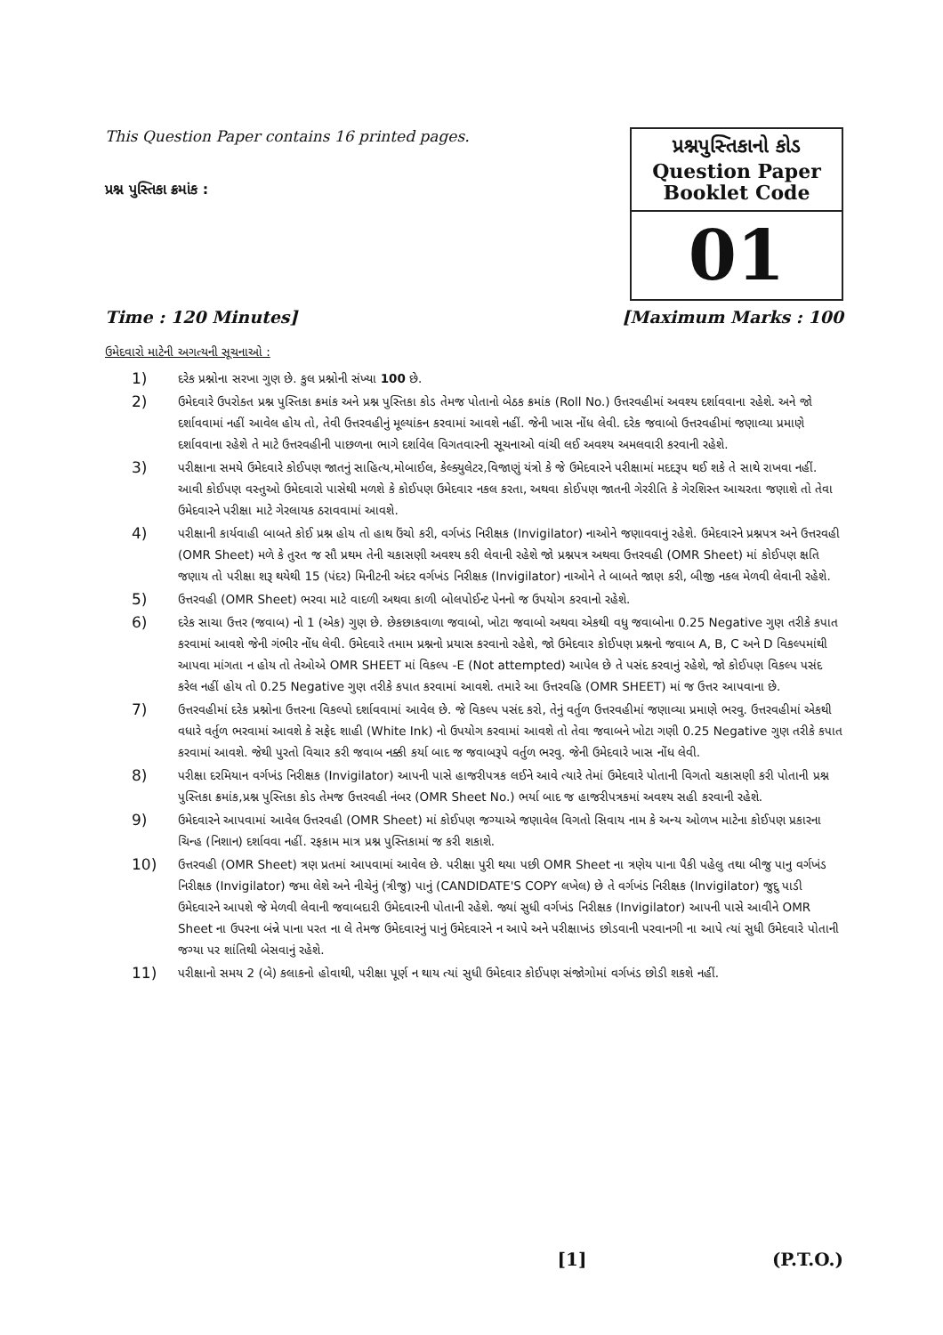This Question Paper contains 16 printed pages.
પ્રશ્ન પુસ્તિકા ક્રમાંક :
પ્રશ્નપુસ્તિકાનો કોડ
Question Paper
Booklet Code
01
Time : 120 Minutes] [Maximum Marks : 100
ઉમેદવારો માટેની અગત્યની સૂચનાઓ :
1) દરેક પ્રશ્નોના સરખા ગુણ છે. કુલ પ્રશ્નોની સંખ્યા 100 છે.
2) ઉમેદવારે ઉપરોક્ત પ્રશ્ન પુસ્તિકા ક્રમાંક અને પ્રશ્ન પુસ્તિકા કોડ તેમજ પોતાનો બેઠક ક્રમાંક (Roll No.) ઉત્તરવહીમાં અવશ્ય દર્શાવવાના રહેશે. અને જો દર્શાવવામાં નહીં આવેલ હોય તો, તેવી ઉત્તરવહીનું મૂલ્યાંકન કરવામાં આવશે નહીં. જેની ખાસ નોંધ લેવી. દરેક જવાબો ઉત્તરવહીમાં જણાવ્યા પ્રમાણે દર્શાવવાના રહેશે તે માટે ઉત્તરવહીની પાછળના ભાગે દર્શાવેલ વિગતવારની સૂચનાઓ વાંચી લઈ અવશ્ય અમલવારી કરવાની રહેશે.
3) પરીક્ષાના સમયે ઉમેદવારે કોઈપણ જાતનું સાહિત્ય,મોબાઈલ, કેલ્ક્યુલેટર,વિજાણું યંત્રો કે જે ઉમેદવારને પરીક્ષામાં મદદરૂપ થઈ શકે તે સાથે રાખવા નહીં. આવી કોઈપણ વસ્તુઓ ઉમેદવારો પાસેથી મળશે કે કોઈપણ ઉમેદવાર નકલ કરતા, અથવા કોઈપણ જાતની ગેરરીતિ કે ગેરશિસ્ત આચરતા જણાશે તો તેવા ઉમેદવારને પરીક્ષા માટે ગેરલાયક ઠરાવવામાં આવશે.
4) પરીક્ષાની કાર્યવાહી બાબતે કોઈ પ્રશ્ન હોય તો હાથ ઉંચો કરી, વર્ગખંડ નિરીક્ષક (Invigilator) નાઓને જણાવવાનું રહેશે. ઉમેદવારને પ્રશ્નપત્ર અને ઉત્તરવહી (OMR Sheet) મળે કે તુરત જ સૌ પ્રથમ તેની ચકાસણી અવશ્ય કરી લેવાની રહેશે જો પ્રશ્નપત્ર અથવા ઉત્તરવહી (OMR Sheet) માં કોઈપણ ક્ષતિ જણાય તો પરીક્ષા શરૂ થયેથી 15 (પંદર) મિનીટની અંદર વર્ગખંડ નિરીક્ષક (Invigilator) નાઓને તે બાબતે જાણ કરી, બીજી નકલ મેળવી લેવાની રહેશે.
5) ઉત્તરવહી (OMR Sheet) ભરવા માટે વાદળી અથવા કાળી બોલપોઈન્ટ પેનનો જ ઉપયોગ કરવાનો રહેશે.
6) દરેક સાચા ઉત્તર (જવાબ) નો 1 (એક) ગુણ છે. છેકછાકવાળા જવાબો, ખોટા જવાબો અથવા એકથી વધુ જવાબોના 0.25 Negative ગુણ તરીકે કપાત કરવામાં આવશે જેની ગંભીર નોંધ લેવી. ઉમેદવારે તમામ પ્રશ્નનો પ્રયાસ કરવાનો રહેશે, જો ઉમેદવાર કોઈપણ પ્રશ્નનો જવાબ A, B, C અને D વિકલ્પમાંથી આપવા માંગતા ન હોય તો તેઓએ OMR SHEET માં વિકલ્પ -E (Not attempted) આપેલ છે તે પસંદ કરવાનું રહેશે, જો કોઈપણ વિકલ્પ પસંદ કરેલ નહીં હોય તો 0.25 Negative ગુણ તરીકે કપાત કરવામાં આવશે. તમારે આ ઉત્તરવહિ (OMR SHEET) માં જ ઉત્તર આપવાના છે.
7) ઉત્તરવહીમાં દરેક પ્રશ્નોના ઉત્તરના વિકલ્પો દર્શાવવામાં આવેલ છે. જે વિકલ્પ પસંદ કરો, તેનું વર્તુળ ઉત્તરવહીમાં જણાવ્યા પ્રમાણે ભરવુ. ઉત્તરવહીમાં એકથી વધારે વર્તુળ ભરવામાં આવશે કે સફેદ શાહી (White Ink) નો ઉપયોગ કરવામાં આવશે તો તેવા જવાબને ખોટા ગણી 0.25 Negative ગુણ તરીકે કપાત કરવામાં આવશે. જેથી પુરતો વિચાર કરી જવાબ નક્કી કર્યા બાદ જ જવાબરૂપે વર્તુળ ભરવુ. જેની ઉમેદવારે ખાસ નોંધ લેવી.
8) પરીક્ષા દરમિયાન વર્ગખંડ નિરીક્ષક (Invigilator) આપની પાસે હાજરીપત્રક લઈને આવે ત્યારે તેમાં ઉમેદવારે પોતાની વિગતો ચકાસણી કરી પોતાની પ્રશ્ન પુસ્તિકા ક્રમાંક,પ્રશ્ન પુસ્તિકા કોડ તેમજ ઉત્તરવહી નંબર (OMR Sheet No.) ભર્યા બાદ જ હાજરીપત્રકમાં અવશ્ય સહી કરવાની રહેશે.
9) ઉમેદવારને આપવામાં આવેલ ઉત્તરવહી (OMR Sheet) માં કોઈપણ જગ્યાએ જણાવેલ વિગતો સિવાય નામ કે અન્ય ઓળખ માટેના કોઈપણ પ્રકારના ચિન્હ (નિશાન) દર્શાવવા નહીં. રફકામ માત્ર પ્રશ્ન પુસ્તિકામાં જ કરી શકાશે.
10) ઉત્તરવહી (OMR Sheet) ત્રણ પ્રતમાં આપવામાં આવેલ છે. પરીક્ષા પુરી થયા પછી OMR Sheet ના ત્રણેય પાના પૈકી પહેલુ તથા બીજુ પાનુ વર્ગખંડ નિરીક્ષક (Invigilator) જમા લેશે અને નીચેનું (ત્રીજુ) પાનું (CANDIDATE'S COPY લખેલ) છે તે વર્ગખંડ નિરીક્ષક (Invigilator) જુદુ પાડી ઉમેદવારને આપશે જે મેળવી લેવાની જવાબદારી ઉમેદવારની પોતાની રહેશે. જ્યાં સુધી વર્ગખંડ નિરીક્ષક (Invigilator) આપની પાસે આવીને OMR Sheet ના ઉપરના બંન્ને પાના પરત ના લે તેમજ ઉમેદવારનું પાનું ઉમેદવારને ન આપે અને પરીક્ષાખંડ છોડવાની પરવાનગી ના આપે ત્યાં સુધી ઉમેદવારે પોતાની જગ્યા પર શાંતિથી બેસવાનું રહેશે.
11) પરીક્ષાનો સમય 2 (બે) કલાકનો હોવાથી, પરીક્ષા પૂર્ણ ન થાય ત્યાં સુધી ઉમેદવાર કોઈપણ સંજોગોમાં વર્ગખંડ છોડી શકશે નહીં.
[1] (P.T.O.)